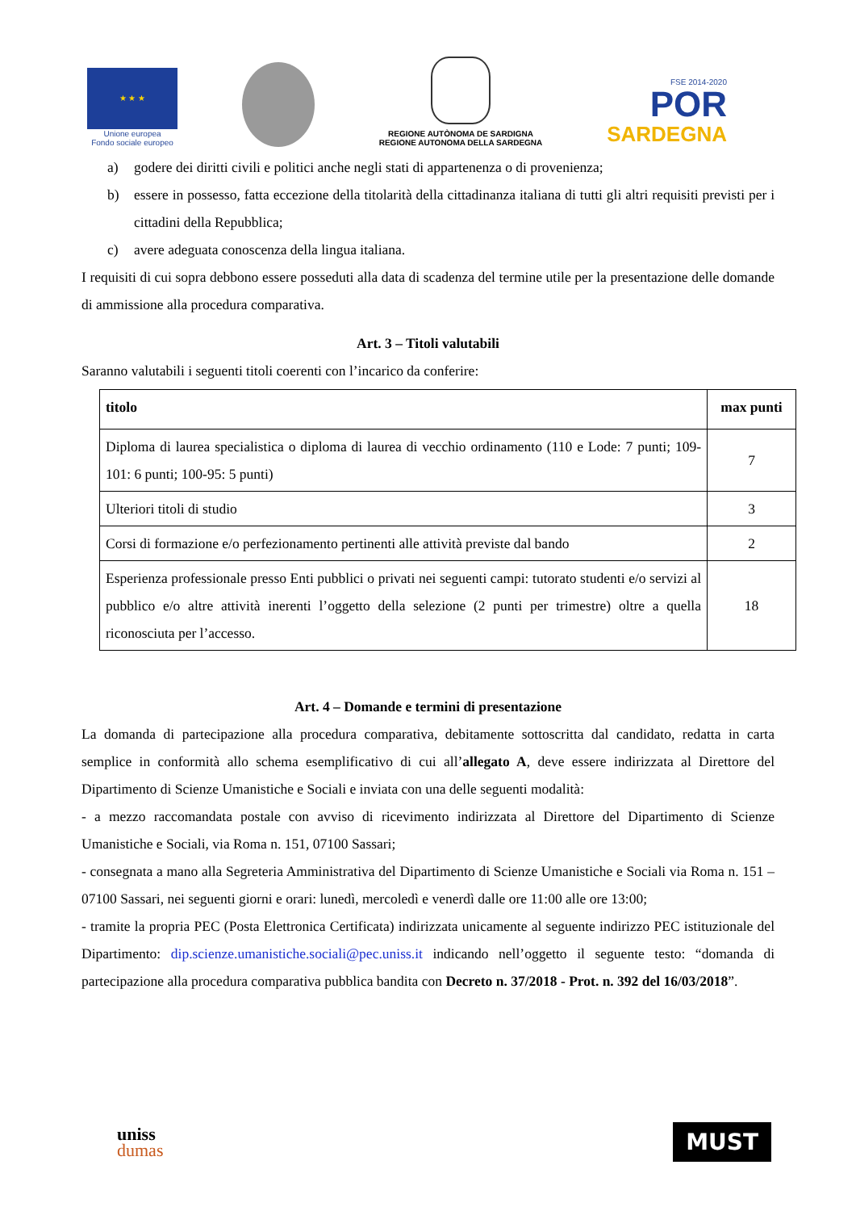★ ★ ★
Unione europea
Fondo sociale europeo
REGIONE AUTÒNOMA DE SARDIGNA
REGIONE AUTONOMA DELLA SARDEGNA
FSE 2014-2020
POR
SARDEGNA
a) godere dei diritti civili e politici anche negli stati di appartenenza o di provenienza;
b) essere in possesso, fatta eccezione della titolarità della cittadinanza italiana di tutti gli altri requisiti previsti per i cittadini della Repubblica;
c) avere adeguata conoscenza della lingua italiana.
I requisiti di cui sopra debbono essere posseduti alla data di scadenza del termine utile per la presentazione delle domande di ammissione alla procedura comparativa.
Art. 3 – Titoli valutabili
Saranno valutabili i seguenti titoli coerenti con l’incarico da conferire:
| titolo | max punti |
| --- | --- |
| Diploma di laurea specialistica o diploma di laurea di vecchio ordinamento (110 e Lode: 7 punti; 109-101: 6 punti; 100-95: 5 punti) | 7 |
| Ulteriori titoli di studio | 3 |
| Corsi di formazione e/o perfezionamento pertinenti alle attività previste dal bando | 2 |
| Esperienza professionale presso Enti pubblici o privati nei seguenti campi: tutorato studenti e/o servizi al pubblico e/o altre attività inerenti l’oggetto della selezione (2 punti per trimestre) oltre a quella riconosciuta per l’accesso. | 18 |
Art. 4 – Domande e termini di presentazione
La domanda di partecipazione alla procedura comparativa, debitamente sottoscritta dal candidato, redatta in carta semplice in conformità allo schema esemplificativo di cui all’allegato A, deve essere indirizzata al Direttore del Dipartimento di Scienze Umanistiche e Sociali e inviata con una delle seguenti modalità:
- a mezzo raccomandata postale con avviso di ricevimento indirizzata al Direttore del Dipartimento di Scienze Umanistiche e Sociali, via Roma n. 151, 07100 Sassari;
- consegnata a mano alla Segreteria Amministrativa del Dipartimento di Scienze Umanistiche e Sociali via Roma n. 151 – 07100 Sassari, nei seguenti giorni e orari: lunedì, mercoledì e venerdì dalle ore 11:00 alle ore 13:00;
- tramite la propria PEC (Posta Elettronica Certificata) indirizzata unicamente al seguente indirizzo PEC istituzionale del Dipartimento: dip.scienze.umanistiche.sociali@pec.uniss.it indicando nell’oggetto il seguente testo: “domanda di partecipazione alla procedura comparativa pubblica bandita con Decreto n. 37/2018 - Prot. n. 392 del 16/03/2018”.
uniss
dumas
MUST